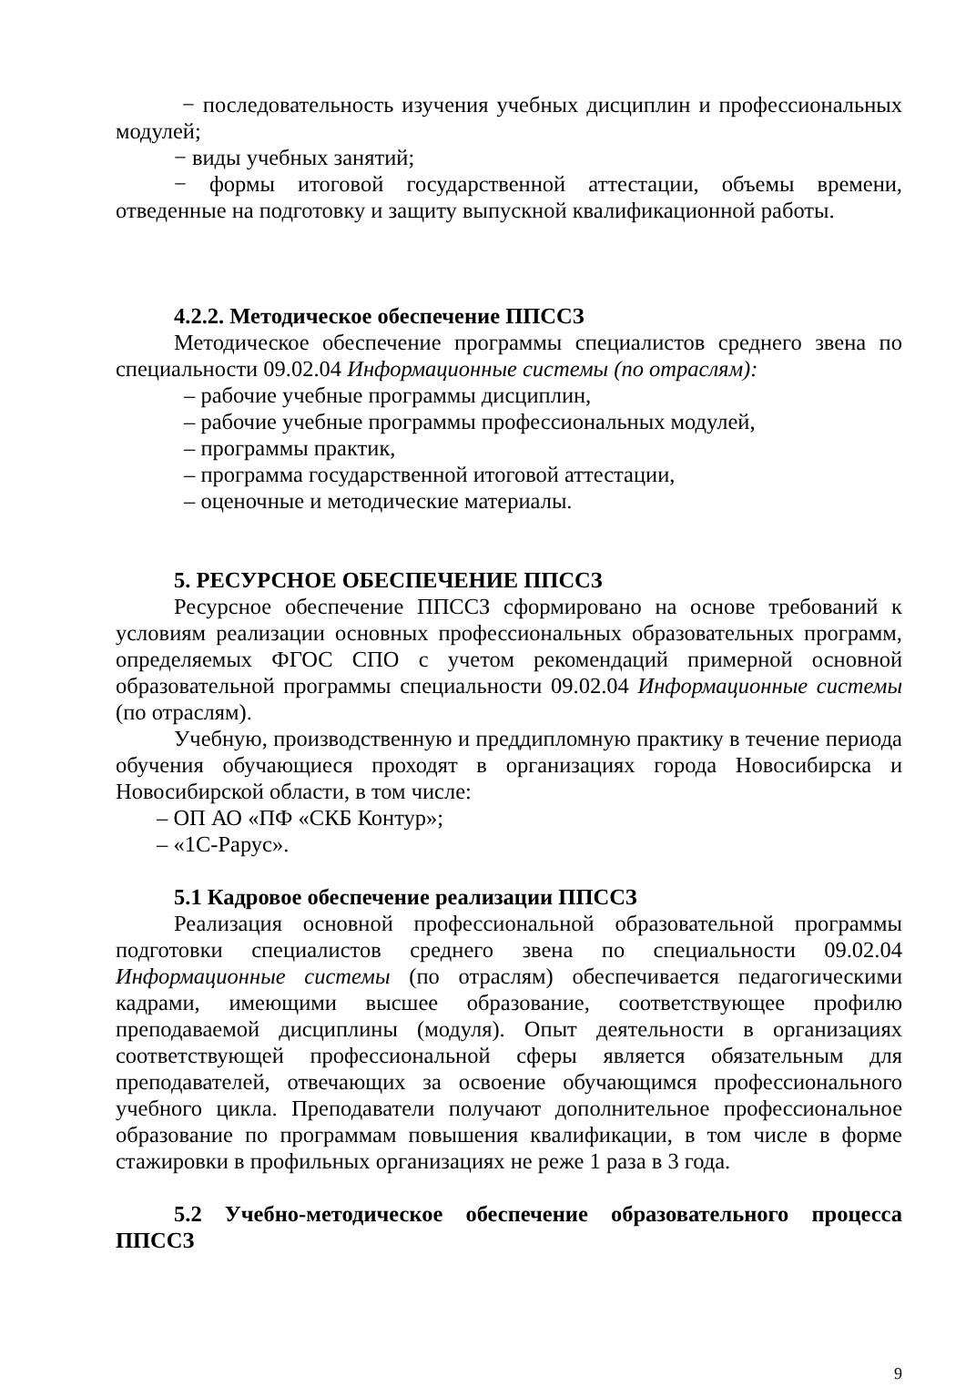− последовательность изучения учебных дисциплин и профессиональных модулей;
− виды учебных занятий;
− формы итоговой государственной аттестации, объемы времени, отведенные на подготовку и защиту выпускной квалификационной работы.
4.2.2. Методическое обеспечение ППССЗ
Методическое обеспечение программы специалистов среднего звена по специальности 09.02.04 Информационные системы (по отраслям):
– рабочие учебные программы дисциплин,
– рабочие учебные программы профессиональных модулей,
– программы практик,
– программа государственной итоговой аттестации,
– оценочные и методические материалы.
5. РЕСУРСНОЕ ОБЕСПЕЧЕНИЕ ППССЗ
Ресурсное обеспечение ППССЗ сформировано на основе требований к условиям реализации основных профессиональных образовательных программ, определяемых ФГОС СПО с учетом рекомендаций примерной основной образовательной программы специальности 09.02.04 Информационные системы (по отраслям).
Учебную, производственную и преддипломную практику в течение периода обучения обучающиеся проходят в организациях города Новосибирска и Новосибирской области, в том числе:
– ОП АО «ПФ «СКБ Контур»;
– «1С-Рарус».
5.1 Кадровое обеспечение реализации ППССЗ
Реализация основной профессиональной образовательной программы подготовки специалистов среднего звена по специальности 09.02.04 Информационные системы (по отраслям) обеспечивается педагогическими кадрами, имеющими высшее образование, соответствующее профилю преподаваемой дисциплины (модуля). Опыт деятельности в организациях соответствующей профессиональной сферы является обязательным для преподавателей, отвечающих за освоение обучающимся профессионального учебного цикла. Преподаватели получают дополнительное профессиональное образование по программам повышения квалификации, в том числе в форме стажировки в профильных организациях не реже 1 раза в 3 года.
5.2 Учебно-методическое обеспечение образовательного процесса ППССЗ
9